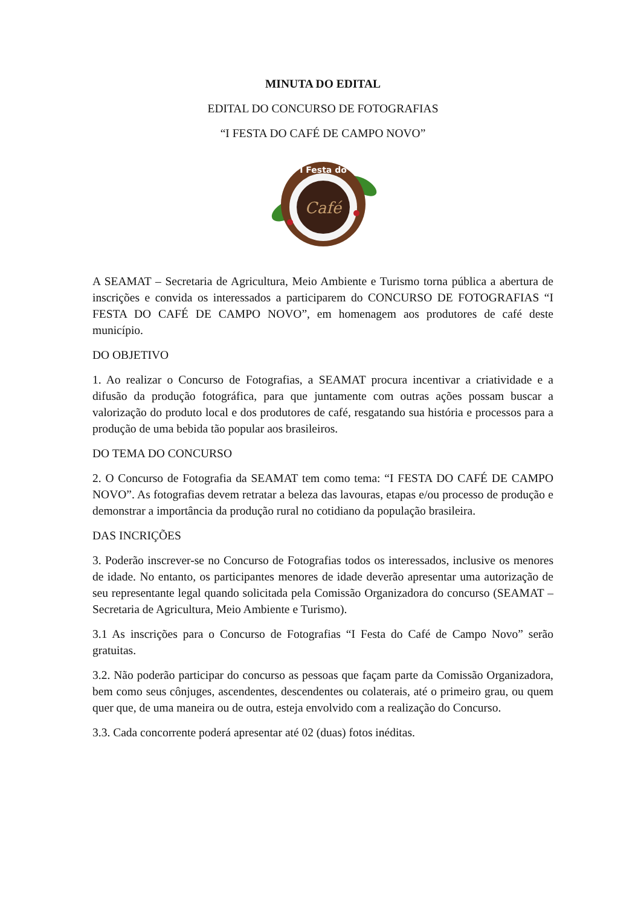MINUTA DO EDITAL
EDITAL DO CONCURSO DE FOTOGRAFIAS
“I FESTA DO CAFÉ DE CAMPO NOVO”
Café
I Festa do
A SEAMAT – Secretaria de Agricultura, Meio Ambiente e Turismo torna pública a abertura de inscrições e convida os interessados a participarem do CONCURSO DE FOTOGRAFIAS “I FESTA DO CAFÉ DE CAMPO NOVO”, em homenagem aos produtores de café deste município.
DO OBJETIVO
1. Ao realizar o Concurso de Fotografias, a SEAMAT procura incentivar a criatividade e a difusão da produção fotográfica, para que juntamente com outras ações possam buscar a valorização do produto local e dos produtores de café, resgatando sua história e processos para a produção de uma bebida tão popular aos brasileiros.
DO TEMA DO CONCURSO
2. O Concurso de Fotografia da SEAMAT tem como tema: “I FESTA DO CAFÉ DE CAMPO NOVO”. As fotografias devem retratar a beleza das lavouras, etapas e/ou processo de produção e demonstrar a importância da produção rural no cotidiano da população brasileira.
DAS INCRIÇÕES
3. Poderão inscrever-se no Concurso de Fotografias todos os interessados, inclusive os menores de idade. No entanto, os participantes menores de idade deverão apresentar uma autorização de seu representante legal quando solicitada pela Comissão Organizadora do concurso (SEAMAT – Secretaria de Agricultura, Meio Ambiente e Turismo).
3.1 As inscrições para o Concurso de Fotografias “I Festa do Café de Campo Novo” serão gratuitas.
3.2. Não poderão participar do concurso as pessoas que façam parte da Comissão Organizadora, bem como seus cônjuges, ascendentes, descendentes ou colaterais, até o primeiro grau, ou quem quer que, de uma maneira ou de outra, esteja envolvido com a realização do Concurso.
3.3. Cada concorrente poderá apresentar até 02 (duas) fotos inéditas.